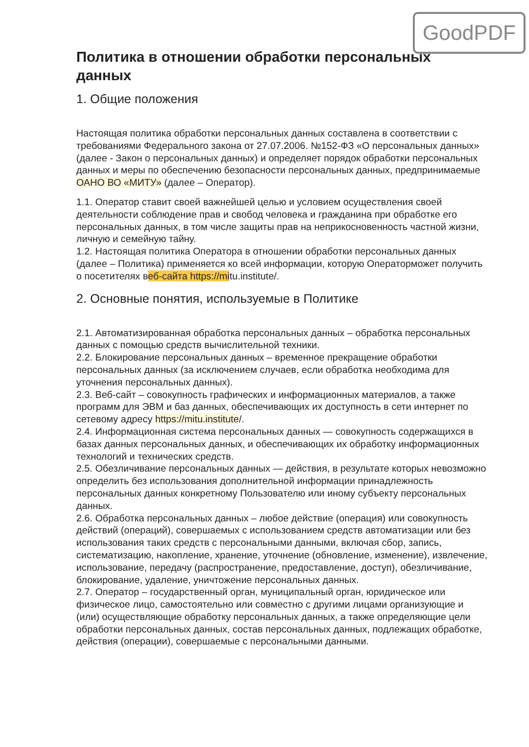GoodPDF
Политика в отношении обработки персональных данных
1. Общие положения
Настоящая политика обработки персональных данных составлена в соответствии с требованиями Федерального закона от 27.07.2006. №152-ФЗ «О персональных данных» (далее - Закон о персональных данных) и определяет порядок обработки персональных данных и меры по обеспечению безопасности персональных данных, предпринимаемые ОАНО ВО «МИТУ» (далее – Оператор).
1.1. Оператор ставит своей важнейшей целью и условием осуществления своей деятельности соблюдение прав и свобод человека и гражданина при обработке его персональных данных, в том числе защиты прав на неприкосновенность частной жизни, личную и семейную тайну.
1.2. Настоящая политика Оператора в отношении обработки персональных данных (далее – Политика) применяется ко всей информации, которую Операторможет получить о посетителях веб-сайта https://mitu.institute/.
2. Основные понятия, используемые в Политике
2.1. Автоматизированная обработка персональных данных – обработка персональных данных с помощью средств вычислительной техники.
2.2. Блокирование персональных данных – временное прекращение обработки персональных данных (за исключением случаев, если обработка необходима для уточнения персональных данных).
2.3. Веб-сайт – совокупность графических и информационных материалов, а также программ для ЭВМ и баз данных, обеспечивающих их доступность в сети интернет по сетевому адресу https://mitu.institute/.
2.4. Информационная система персональных данных — совокупность содержащихся в базах данных персональных данных, и обеспечивающих их обработку информационных технологий и технических средств.
2.5. Обезличивание персональных данных — действия, в результате которых невозможно определить без использования дополнительной информации принадлежность персональных данных конкретному Пользователю или иному субъекту персональных данных.
2.6. Обработка персональных данных – любое действие (операция) или совокупность действий (операций), совершаемых с использованием средств автоматизации или без использования таких средств с персональными данными, включая сбор, запись, систематизацию, накопление, хранение, уточнение (обновление, изменение), извлечение, использование, передачу (распространение, предоставление, доступ), обезличивание, блокирование, удаление, уничтожение персональных данных.
2.7. Оператор – государственный орган, муниципальный орган, юридическое или физическое лицо, самостоятельно или совместно с другими лицами организующие и (или) осуществляющие обработку персональных данных, а также определяющие цели обработки персональных данных, состав персональных данных, подлежащих обработке, действия (операции), совершаемые с персональными данными.